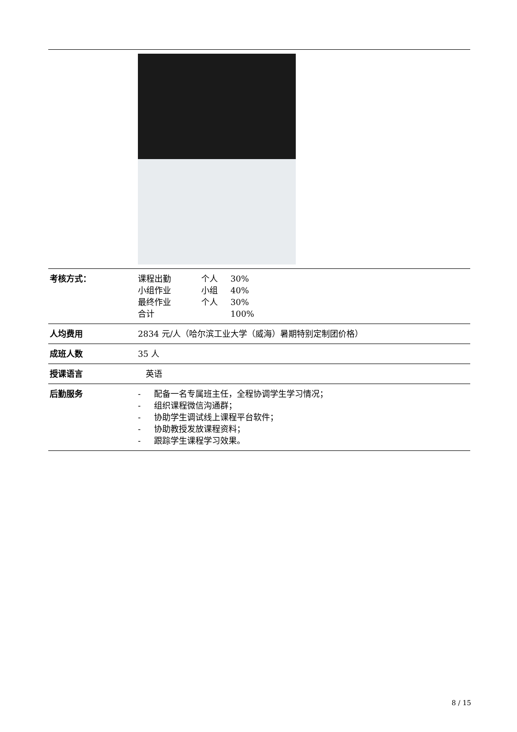| 考核方式： | 课程出勤 个人 30% 小组作业 小组 40% 最终作业 个人 30% 合计 100% |
| 人均费用 | 2834 元/人（哈尔滨工业大学（威海）暑期特别定制团价格） |
| 成班人数 | 35 人 |
| 授课语言 | 英语 |
| 后勤服务 | - 配备一名专属班主任，全程协调学生学习情况； - 组织课程微信沟通群； - 协助学生调试线上课程平台软件； - 协助教授发放课程资料； - 跟踪学生课程学习效果。 |
8 / 15